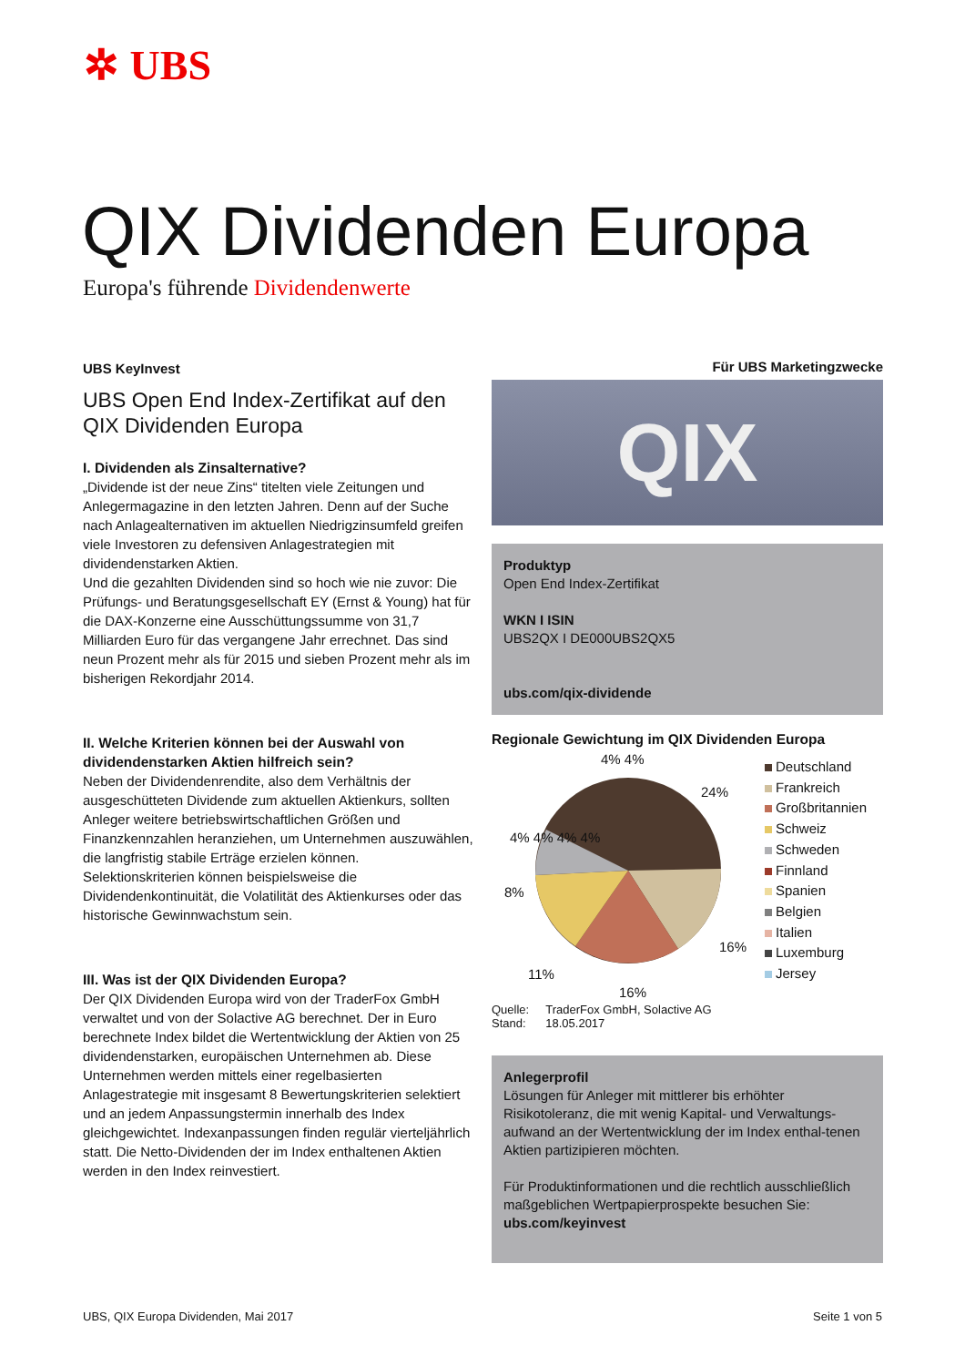✲ UBS
QIX Dividenden Europa
Europa's führende Dividendenwerte
UBS KeyInvest
UBS Open End Index-Zertifikat auf den QIX Dividenden Europa
I. Dividenden als Zinsalternative?
„Dividende ist der neue Zins“ titelten viele Zeitungen und Anlegermagazine in den letzten Jahren. Denn auf der Suche nach Anlagealternativen im aktuellen Niedrigzinsumfeld greifen viele Investoren zu defensiven Anlagestrategien mit dividendenstarken Aktien.
Und die gezahlten Dividenden sind so hoch wie nie zuvor: Die Prüfungs- und Beratungsgesellschaft EY (Ernst & Young) hat für die DAX-Konzerne eine Ausschüttungssumme von 31,7 Milliarden Euro für das vergangene Jahr errechnet. Das sind neun Prozent mehr als für 2015 und sieben Prozent mehr als im bisherigen Rekordjahr 2014.
II. Welche Kriterien können bei der Auswahl von dividendenstarken Aktien hilfreich sein?
Neben der Dividendenrendite, also dem Verhältnis der ausgeschütteten Dividende zum aktuellen Aktienkurs, sollten Anleger weitere betriebswirtschaftlichen Größen und Finanzkennzahlen heranziehen, um Unternehmen auszuwählen, die langfristig stabile Erträge erzielen können. Selektionskriterien können beispielsweise die Dividendenkontinuität, die Volatilität des Aktienkurses oder das historische Gewinnwachstum sein.
III. Was ist der QIX Dividenden Europa?
Der QIX Dividenden Europa wird von der TraderFox GmbH verwaltet und von der Solactive AG berechnet. Der in Euro berechnete Index bildet die Wertentwicklung der Aktien von 25 dividendenstarken, europäischen Unternehmen ab. Diese Unternehmen werden mittels einer regelbasierten Anlagestrategie mit insgesamt 8 Bewertungskriterien selektiert und an jedem Anpassungstermin innerhalb des Index gleichgewichtet. Indexanpassungen finden regulär vierteljährlich statt. Die Netto-Dividenden der im Index enthaltenen Aktien werden in den Index reinvestiert.
Für UBS Marketingzwecke
QIX
Produktyp
Open End Index-Zertifikat
WKN I ISIN
UBS2QX I DE000UBS2QX5
ubs.com/qix-dividende
Regionale Gewichtung im QIX Dividenden Europa
4% 4%
24%
4% 4% 4% 4%
8%
16%
11%
16%
Deutschland
Frankreich
Großbritannien
Schweiz
Schweden
Finnland
Spanien
Belgien
Italien
Luxemburg
Jersey
Quelle: TraderFox GmbH, Solactive AG
Stand: 18.05.2017
Anlegerprofil
Lösungen für Anleger mit mittlerer bis erhöhter Risikotoleranz, die mit wenig Kapital- und Verwaltungs-aufwand an der Wertentwicklung der im Index enthal-tenen Aktien partizipieren möchten.
Für Produktinformationen und die rechtlich ausschließlich maßgeblichen Wertpapierprospekte besuchen Sie:
ubs.com/keyinvest
UBS, QIX Europa Dividenden, Mai 2017 Seite 1 von 5